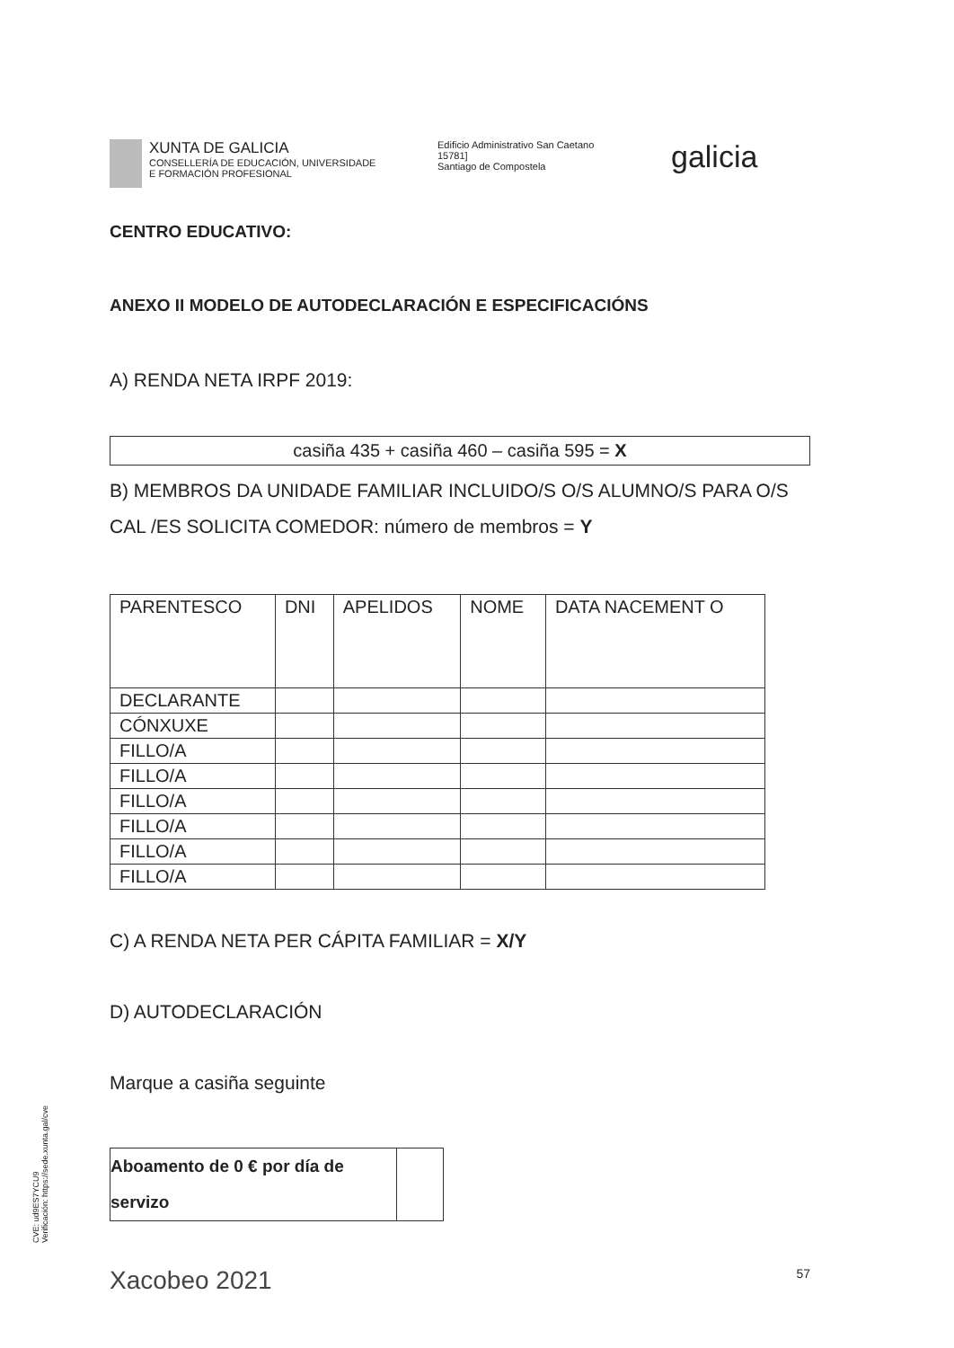XUNTA DE GALICIA
CONSELLERÍA DE EDUCACIÓN, UNIVERSIDADE
E FORMACIÓN PROFESIONAL
Edificio Administrativo San Caetano
15781]
Santiago de Compostela
galicia
CENTRO EDUCATIVO:
ANEXO II MODELO DE AUTODECLARACIÓN E ESPECIFICACIÓNS
A) RENDA NETA IRPF 2019:
casiña 435 + casiña 460 – casiña 595 = X
B) MEMBROS DA UNIDADE FAMILIAR INCLUIDO/S O/S ALUMNO/S PARA O/S CAL /ES SOLICITA COMEDOR: número de membros = Y
| PARENTESCO | DNI | APELIDOS | NOME | DATA NACEMENT O |
| --- | --- | --- | --- | --- |
| DECLARANTE | | | | |
| CÓNXUXE | | | | |
| FILLO/A | | | | |
| FILLO/A | | | | |
| FILLO/A | | | | |
| FILLO/A | | | | |
| FILLO/A | | | | |
| FILLO/A | | | | |
C) A RENDA NETA PER CÁPITA FAMILIAR = X/Y
D) AUTODECLARACIÓN
Marque a casiña seguinte
Aboamento de 0 € por día de servizo
Xacobeo 2021 57
CVE: ud9ES7YCU9
Verificación: https://sede.xunta.gal/cve